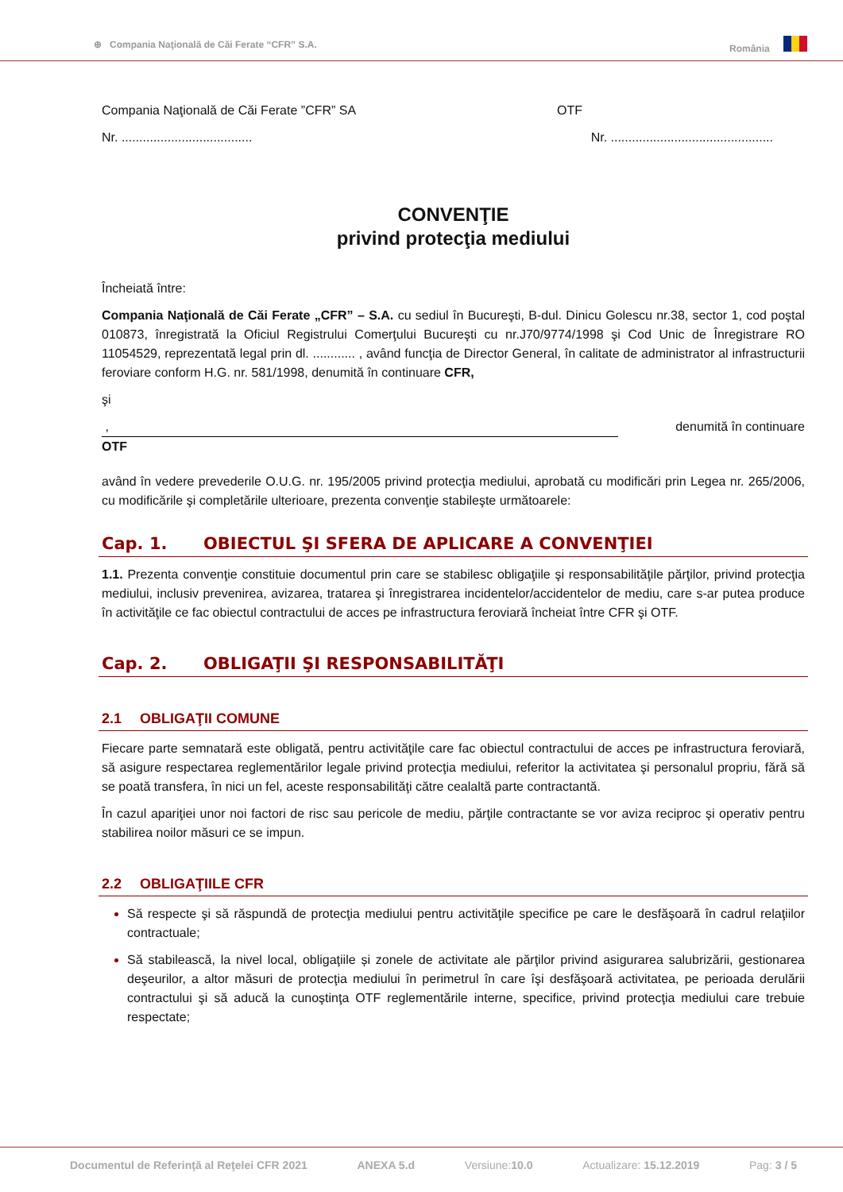⊕ Compania Naţională de Căi Ferate “CFR” S.A.
România
Compania Naţională de Căi Ferate ”CFR” SA
OTF
Nr. .....................................
Nr. ..............................................
CONVENŢIE
privind protecţia mediului
Încheiată între:
Compania Naţională de Căi Ferate „CFR” – S.A. cu sediul în Bucureşti, B-dul. Dinicu Golescu nr.38, sector 1, cod poştal 010873, înregistrată la Oficiul Registrului Comerţului Bucureşti cu nr.J70/9774/1998 şi Cod Unic de Înregistrare RO 11054529, reprezentată legal prin dl. ............ , având funcţia de Director General, în calitate de administrator al infrastructurii feroviare conform H.G. nr. 581/1998, denumită în continuare CFR,
şi
, denumită în continuare
OTF
având în vedere prevederile O.U.G. nr. 195/2005 privind protecţia mediului, aprobată cu modificări prin Legea nr. 265/2006, cu modificările şi completările ulterioare, prezenta convenţie stabileşte următoarele:
Cap. 1. OBIECTUL ŞI SFERA DE APLICARE A CONVENŢIEI
1.1. Prezenta convenţie constituie documentul prin care se stabilesc obligaţiile şi responsabilităţile părţilor, privind protecţia mediului, inclusiv prevenirea, avizarea, tratarea şi înregistrarea incidentelor/accidentelor de mediu, care s-ar putea produce în activităţile ce fac obiectul contractului de acces pe infrastructura feroviară încheiat între CFR şi OTF.
Cap. 2. OBLIGAŢII ŞI RESPONSABILITĂŢI
2.1 OBLIGAŢII COMUNE
Fiecare parte semnatară este obligată, pentru activităţile care fac obiectul contractului de acces pe infrastructura feroviară, să asigure respectarea reglementărilor legale privind protecţia mediului, referitor la activitatea şi personalul propriu, fără să se poată transfera, în nici un fel, aceste responsabilităţi către cealaltă parte contractantă.
În cazul apariţiei unor noi factori de risc sau pericole de mediu, părţile contractante se vor aviza reciproc şi operativ pentru stabilirea noilor măsuri ce se impun.
2.2 OBLIGAŢIILE CFR
Să respecte şi să răspundă de protecţia mediului pentru activităţile specifice pe care le desfăşoară în cadrul relaţiilor contractuale;
Să stabilească, la nivel local, obligaţiile și zonele de activitate ale părţilor privind asigurarea salubrizării, gestionarea deşeurilor, a altor măsuri de protecţia mediului în perimetrul în care îşi desfăşoară activitatea, pe perioada derulării contractului şi să aducă la cunoştinţa OTF reglementările interne, specifice, privind protecţia mediului care trebuie respectate;
Documentul de Referinţă al Reţelei CFR 2021 ANEXA 5.d Versiune: 10.0 Actualizare: 15.12.2019 Pag: 3 / 5